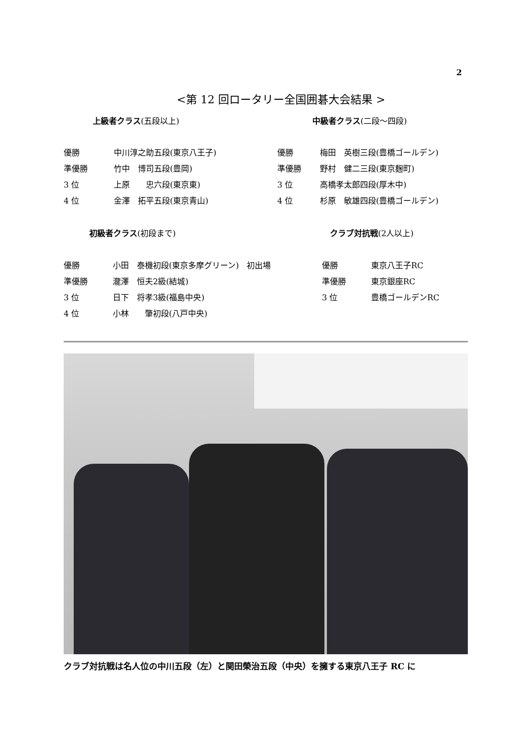2
<第 12 回ロータリー全国囲碁大会結果 >
上級者クラス(五段以上) 中級者クラス(二段～四段)
| 優勝 | 中川淳之助五段(東京八王子) |
| 準優勝 | 竹中 博司五段(豊岡) |
| 3 位 | 上原 忠六段(東京東) |
| 4 位 | 金澤 拓平五段(東京青山) |
| 優勝 | 梅田 英樹三段(豊橋ゴールデン) |
| 準優勝 | 野村 健二三段(東京麹町) |
| 3 位 | 高橋孝太郎四段(厚木中) |
| 4 位 | 杉原 敏雄四段(豊橋ゴールデン) |
初級者クラス(初段まで) クラブ対抗戦(2人以上)
| 優勝 | 小田 泰機初段(東京多摩グリーン) 初出場 |
| 準優勝 | 瀧澤 恒夫2級(結城) |
| 3 位 | 日下 将孝3級(福島中央) |
| 4 位 | 小林 肇初段(八戸中央) |
| 優勝 | 東京八王子RC |
| 準優勝 | 東京銀座RC |
| 3 位 | 豊橋ゴールデンRC |
クラブ対抗戦は名人位の中川五段（左）と関田榮治五段（中央）を擁する東京八王子 RC に